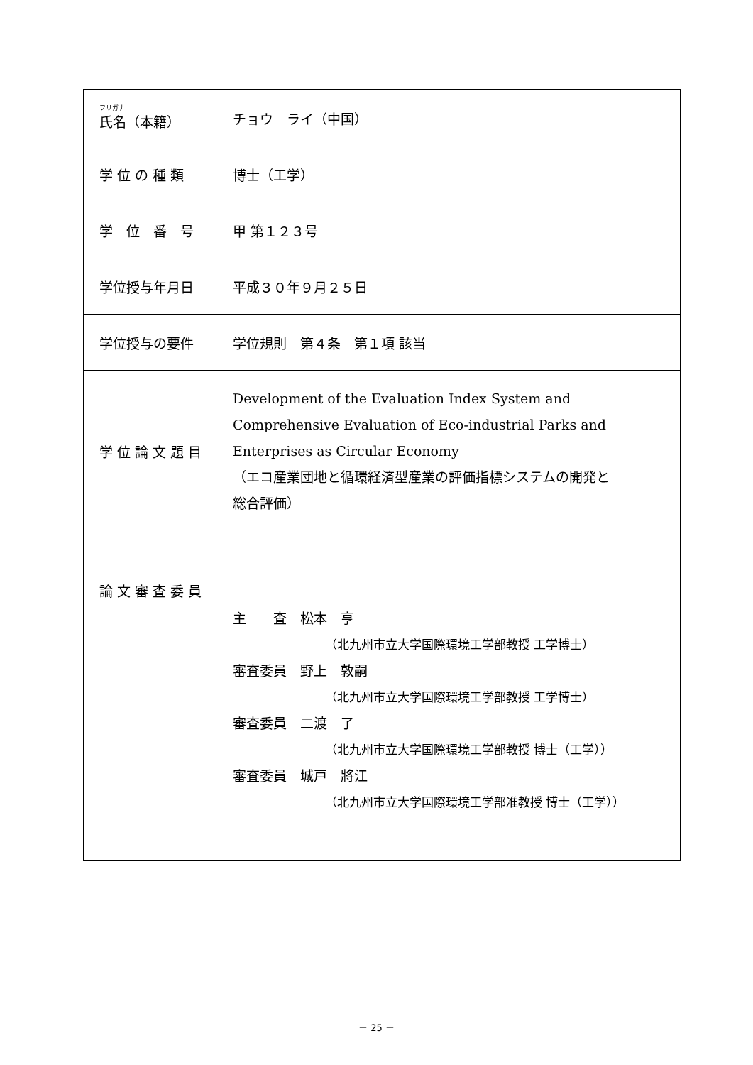| フリガナ 氏名（本籍） | チョウ ライ（中国） |
| 学 位 の 種 類 | 博士（工学） |
| 学 位 番 号 | 甲 第１２３号 |
| 学位授与年月日 | 平成３０年９月２５日 |
| 学位授与の要件 | 学位規則 第４条 第１項 該当 |
| 学 位 論 文 題 目 | Development of the Evaluation Index System and Comprehensive Evaluation of Eco-industrial Parks and Enterprises as Circular Economy （エコ産業団地と循環経済型産業の評価指標システムの開発と 総合評価） |
| 論 文 審 査 委 員 | 主 査 松本 亨 （北九州市立大学国際環境工学部教授 工学博士） 審査委員 野上 敦嗣 （北九州市立大学国際環境工学部教授 工学博士） 審査委員 二渡 了 （北九州市立大学国際環境工学部教授 博士（工学）） 審査委員 城戸 將江 （北九州市立大学国際環境工学部准教授 博士（工学）） |
－ 25 －